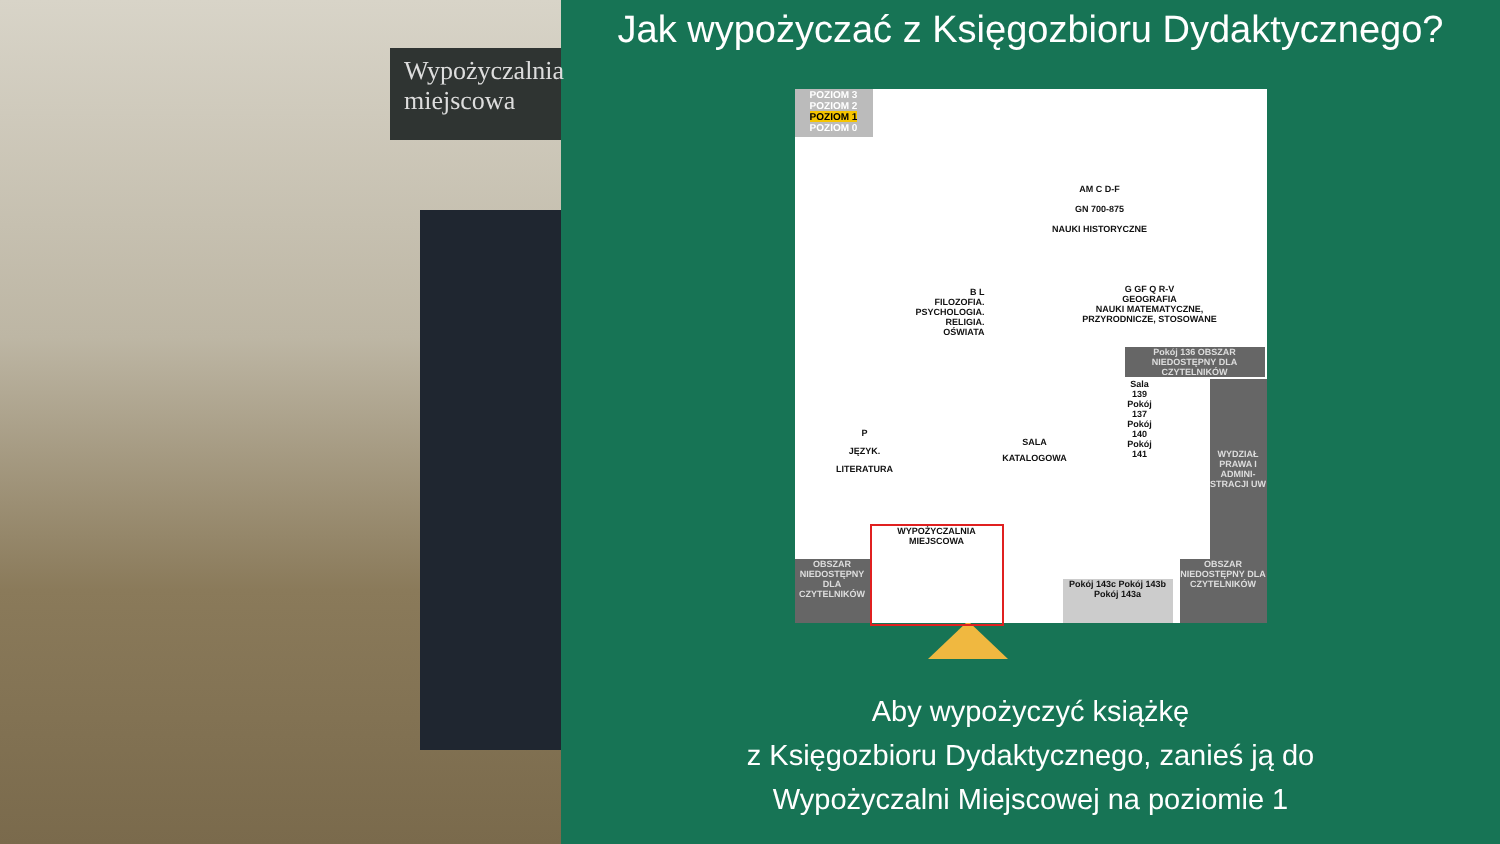Wypożyczalnia miejscowa
Jak wypożyczać z Księgozbioru Dydaktycznego?
POZIOM 3
POZIOM 2
POZIOM 1
POZIOM 0
AM C D-F
GN 700-875
NAUKI HISTORYCZNE
B L
FILOZOFIA.
PSYCHOLOGIA.
RELIGIA.
OŚWIATA
G GF Q R-V
GEOGRAFIA
NAUKI MATEMATYCZNE,
PRZYRODNICZE, STOSOWANE
P
JĘZYK.
LITERATURA
SALA
KATALOGOWA
Pokój 136 OBSZAR NIEDOSTĘPNY DLA CZYTELNIKÓW
Sala 139
Pokój 137
Pokój 140
Pokój 141
WYDZIAŁ PRAWA I ADMINI-STRACJI UW
WYPOŻYCZALNIA
MIEJSCOWA
OBSZAR NIEDOSTĘPNY DLA CZYTELNIKÓW
Pokój 143c Pokój 143b Pokój 143a
OBSZAR NIEDOSTĘPNY DLA CZYTELNIKÓW
Aby wypożyczyć książkę
z Księgozbioru Dydaktycznego, zanieś ją do
Wypożyczalni Miejscowej na poziomie 1